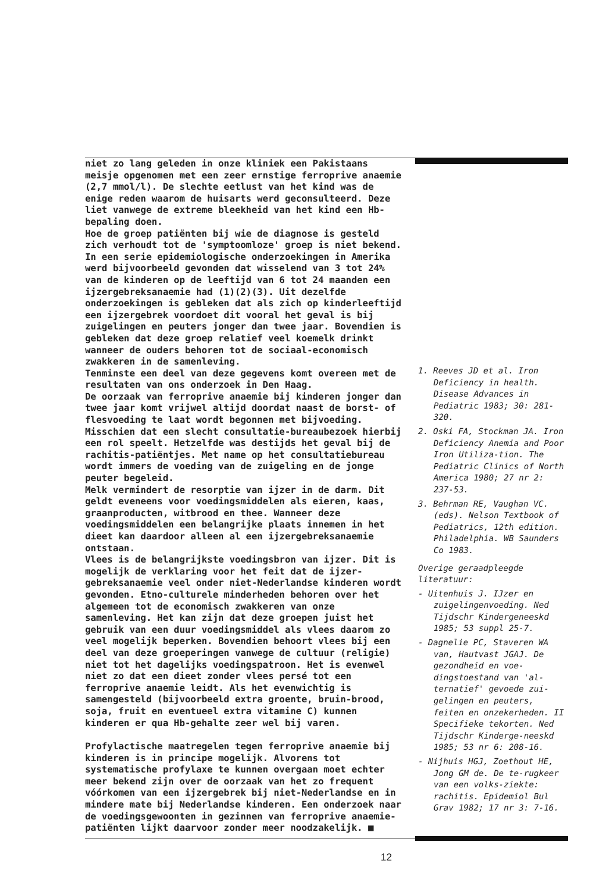niet zo lang geleden in onze kliniek een Pakistaans meisje opgenomen met een zeer ernstige ferroprive anaemie (2,7 mmol/l). De slechte eetlust van het kind was de enige reden waarom de huisarts werd geconsulteerd. Deze liet vanwege de extreme bleekheid van het kind een Hb-bepaling doen.
Hoe de groep patiënten bij wie de diagnose is gesteld zich verhoudt tot de 'symptoomloze' groep is niet bekend. In een serie epidemiologische onderzoekingen in Amerika werd bijvoorbeeld gevonden dat wisselend van 3 tot 24% van de kinderen op de leeftijd van 6 tot 24 maanden een ijzergebreksanaemie had (1)(2)(3). Uit dezelfde onderzoekingen is gebleken dat als zich op kinderleeftijd een ijzergebrek voordoet dit vooral het geval is bij zuigelingen en peuters jonger dan twee jaar. Bovendien is gebleken dat deze groep relatief veel koemelk drinkt wanneer de ouders behoren tot de sociaal-economisch zwakkeren in de samenleving.
Tenminste een deel van deze gegevens komt overeen met de resultaten van ons onderzoek in Den Haag.
De oorzaak van ferroprive anaemie bij kinderen jonger dan twee jaar komt vrijwel altijd doordat naast de borst- of flesvoeding te laat wordt begonnen met bijvoeding. Misschien dat een slecht consultatie-bureaubezoek hierbij een rol speelt. Hetzelfde was destijds het geval bij de rachitis-patiëntjes. Met name op het consultatiebureau wordt immers de voeding van de zuigeling en de jonge peuter begeleid.
Melk vermindert de resorptie van ijzer in de darm. Dit geldt eveneens voor voedingsmiddelen als eieren, kaas, graanproducten, witbrood en thee. Wanneer deze voedingsmiddelen een belangrijke plaats innemen in het dieet kan daardoor alleen al een ijzergebreksanaemie ontstaan.
Vlees is de belangrijkste voedingsbron van ijzer. Dit is mogelijk de verklaring voor het feit dat de ijzer-gebreksanaemie veel onder niet-Nederlandse kinderen wordt gevonden. Etno-culturele minderheden behoren over het algemeen tot de economisch zwakkeren van onze samenleving. Het kan zijn dat deze groepen juist het gebruik van een duur voedingsmiddel als vlees daarom zo veel mogelijk beperken. Bovendien behoort vlees bij een deel van deze groeperingen vanwege de cultuur (religie) niet tot het dagelijks voedingspatroon. Het is evenwel niet zo dat een dieet zonder vlees persé tot een ferroprive anaemie leidt. Als het evenwichtig is samengesteld (bijvoorbeeld extra groente, bruin-brood, soja, fruit en eventueel extra vitamine C) kunnen kinderen er qua Hb-gehalte zeer wel bij varen.
Profylactische maatregelen tegen ferroprive anaemie bij kinderen is in principe mogelijk. Alvorens tot systematische profylaxe te kunnen overgaan moet echter meer bekend zijn over de oorzaak van het zo frequent vóórkomen van een ijzergebrek bij niet-Nederlandse en in mindere mate bij Nederlandse kinderen. Een onderzoek naar de voedingsgewoonten in gezinnen van ferroprive anaemie-patiënten lijkt daarvoor zonder meer noodzakelijk. ■
1. Reeves JD et al. Iron Deficiency in health. Disease Advances in Pediatric 1983; 30: 281-320.
2. Oski FA, Stockman JA. Iron Deficiency Anemia and Poor Iron Utiliza-tion. The Pediatric Clinics of North America 1980; 27 nr 2: 237-53.
3. Behrman RE, Vaughan VC. (eds). Nelson Textbook of Pediatrics, 12th edition. Philadelphia. WB Saunders Co 1983.
Overige geraadpleegde literatuur:
- Uitenhuis J. IJzer en zuigelingenvoeding. Ned Tijdschr Kindergeneeskd 1985; 53 suppl 25-7.
- Dagnelie PC, Staveren WA van, Hautvast JGAJ. De gezondheid en voe-dingstoestand van 'al-ternatief' gevoede zui-gelingen en peuters, feiten en onzekerheden. II Specifieke tekorten. Ned Tijdschr Kinderge-neeskd 1985; 53 nr 6: 208-16.
- Nijhuis HGJ, Zoethout HE, Jong GM de. De te-rugkeer van een volks-ziekte: rachitis. Epidemiol Bul Grav 1982; 17 nr 3: 7-16.
12